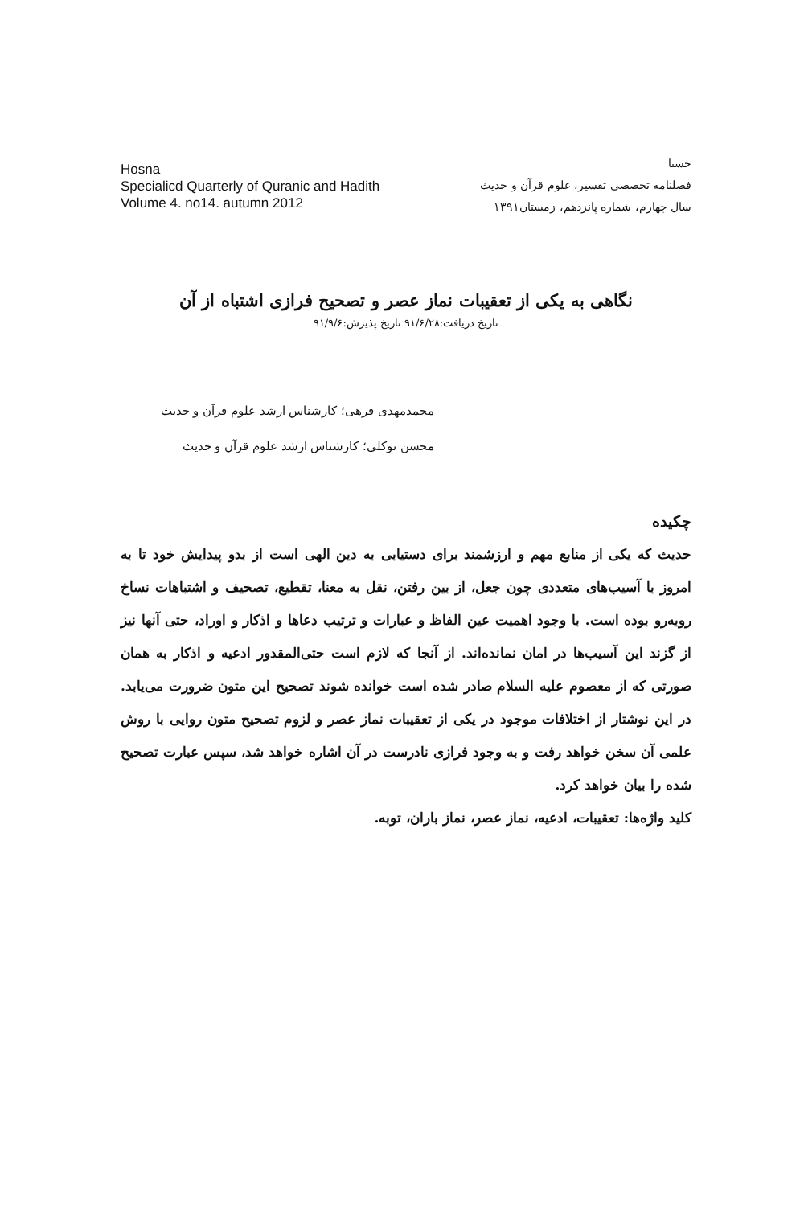Hosna
Specialicd Quarterly of Quranic and Hadith
Volume 4. no14. autumn 2012
حسنا
فصلنامه تخصصی تفسیر، علوم قرآن و حدیث
سال چهارم، شماره پانزدهم، زمستان۱۳۹۱
نگاهی به یکی از تعقیبات نماز عصر و تصحیح فرازی اشتباه از آن
تاریخ دریافت:۹۱/۶/۲۸ تاریخ پذیرش:۹۱/۹/۶
محمدمهدی فرهی؛ کارشناس ارشد علوم قرآن و حدیث
محسن توکلی؛ کارشناس ارشد علوم قرآن و حدیث
چکیده
حدیث که یکی از منابع مهم و ارزشمند برای دستیابی به دین الهی است از بدو پیدایش خود تا به امروز با آسیب‌های متعددی چون جعل، از بین رفتن، نقل به معنا، تقطیع، تصحیف و اشتباهات نساخ روبه‌رو بوده است. با وجود اهمیت عین الفاظ و عبارات و ترتیب دعاها و اذکار و اوراد، حتی آنها نیز از گزند این آسیب‌ها در امان نمانده‌اند. از آنجا که لازم است حتی‌المقدور ادعیه و اذکار به همان صورتی که از معصوم علیه السلام صادر شده است خوانده شوند تصحیح این متون ضرورت می‌یابد. در این نوشتار از اختلافات موجود در یکی از تعقیبات نماز عصر و لزوم تصحیح متون روایی با روش علمی آن سخن خواهد رفت و به وجود فرازی نادرست در آن اشاره خواهد شد، سپس عبارت تصحیح شده را بیان خواهد کرد.
کلید واژه‌ها: تعقیبات، ادعیه، نماز عصر، نماز باران، توبه.